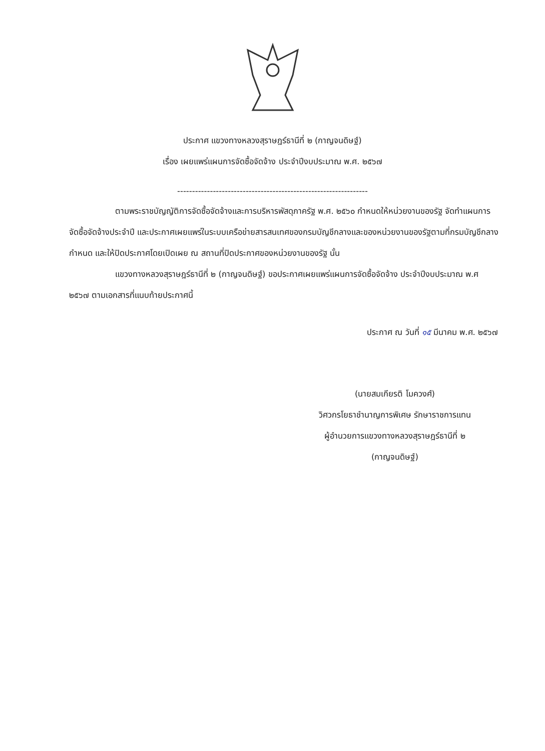ประกาศ แขวงทางหลวงสุราษฎร์ธานีที่ ๒ (กาญจนดิษฐ์)
เรื่อง เผยแพร่แผนการจัดซื้อจัดจ้าง ประจำปีงบประมาณ พ.ศ. ๒๕๖๗
----------------------------------------------------------------
ตามพระราชบัญญัติการจัดซื้อจัดจ้างและการบริหารพัสดุภาครัฐ พ.ศ. ๒๕๖๐ กำหนดให้หน่วยงานของรัฐ จัดทำแผนการจัดซื้อจัดจ้างประจำปี และประกาศเผยแพร่ในระบบเครือข่ายสารสนเทศของกรมบัญชีกลางและของหน่วยงานของรัฐตามที่กรมบัญชีกลางกำหนด และให้ปิดประกาศโดยเปิดเผย ณ สถานที่ปิดประกาศของหน่วยงานของรัฐ นั้น
แขวงทางหลวงสุราษฎร์ธานีที่ ๒ (กาญจนดิษฐ์) ขอประกาศเผยแพร่แผนการจัดซื้อจัดจ้าง ประจำปีงบประมาณ พ.ศ ๒๕๖๗ ตามเอกสารที่แนบท้ายประกาศนี้
ประกาศ ณ วันที่ ๑๕ มีนาคม พ.ศ. ๒๕๖๗
(นายสมเกียรติ โมควงศ์)
วิศวกรโยธาชำนาญการพิเศษ รักษาราชการแทน
ผู้อำนวยการแขวงทางหลวงสุราษฎร์ธานีที่ ๒
(กาญจนดิษฐ์)